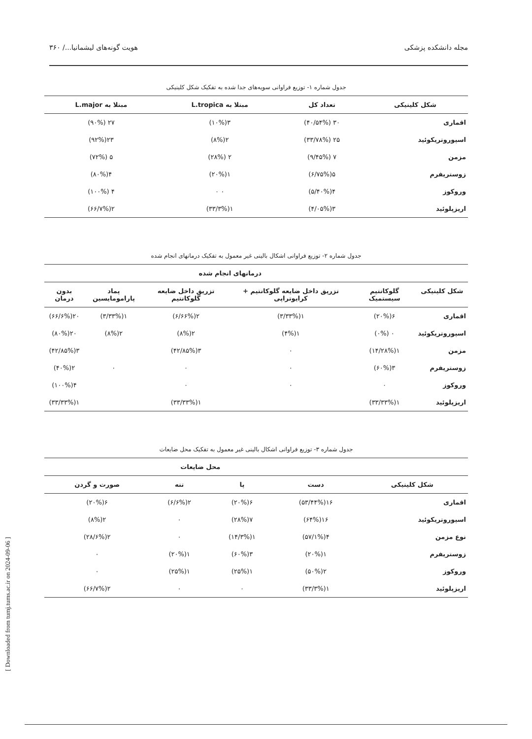مجله دانشکده پزشکی هویت گونه‌های لیشمانیا.../ ۳۶۰
جدول شماره ۱- توزیع فراوانی سویه‌های جدا شده به تفکیک شکل کلینیکی
| شکل کلینیکی | تعداد کل | مبتلا به L.tropica | مبتلا به L.major |
| --- | --- | --- | --- |
| اقماری | ۳۰ (۴۰/۵۴%) | ۳(۱۰%) | ۲۷ (۹۰%) |
| اسپوروتریکوئید | ۲۵ (۳۳/۷۸%) | ۲(۸%) | ۲۳(۹۲%) |
| مزمن | ۷ (۹/۴۵%) | ۲ (۲۸%) | ۵ (۷۲%) |
| زوستریفرم | ۵(۶/۷۵%) | ۱(۲۰%) | ۴(۸۰%) |
| وروکوز | ۴(۵/۴۰%) | ۰ ۰ | ۴ (۱۰۰%) |
| اریزپلوئید | ۳(۴/۰۵%) | ۱(۳۳/۳%) | ۲(۶۶/۷%) |
جدول شماره ۲- توزیع فراوانی اشکال بالینی غیر معمول به تفکیک درمانهای انجام شده
| | درمانهای انجام شده | | | | |
| --- | --- | --- | --- | --- | --- |
| شکل کلینیکی | گلوکانتیم سیستمیک | تزریق داخل ضایعه گلوکانتیم + کرایوتراپی | تزریق داخل ضایعه گلوکانتیم | پماد پارامومایسین | بدون درمان |
| اقماری | ۶(۲۰%) | ۱(۳/۳۳%) | ۲(۶/۶۶%) | ۱(۳/۳۳%) | ۲۰(۶۶/۶%) |
| اسپوروتریکوئید | ۰ (۰%) | ۱(۴%) | ۲(۸%) | ۲(۸%) | ۲۰(۸۰%) |
| مزمن | ۱(۱۴/۲۸%) | ۰ | ۳(۴۲/۸۵%) | | ۳(۴۲/۸۵%) |
| زوستریفرم | ۳(۶۰%) | ۰ | ۰ | ۰ | ۲(۴۰%) |
| وروکوز | ۰ | ۰ | ۰ | | ۴(۱۰۰%) |
| اریزپلوئید | ۱(۳۳/۳۳%) | | ۱(۳۳/۳۳%) | | ۱(۳۳/۳۳%) |
جدول شماره ۳- توزیع فراوانی اشکال بالینی غیر معمول به تفکیک محل ضایعات
| | محل ضایعات | | | |
| --- | --- | --- | --- | --- |
| شکل کلینیکی | دست | پا | تنه | صورت و گردن |
| اقماری | ۱۶(۵۳/۴۴%) | ۶(۲۰%) | ۲(۶/۶%) | ۶(۲۰%) |
| اسپوروتریکوئید | ۱۶(۶۴%) | ۷(۲۸%) | ۰ | ۲(۸%) |
| نوع مزمن | ۴(۵۷/۱%) | ۱(۱۴/۳%) | ۰ | ۲(۲۸/۶%) |
| زوستریفرم | ۱(۲۰%) | ۳(۶۰%) | ۱(۲۰%) | ۰ |
| وروکوز | ۲(۵۰%) | ۱(۲۵%) | ۱(۲۵%) | ۰ |
| اریزپلوئید | ۱(۳۳/۳%) | ۰ | ۰ | ۲(۶۶/۷%) |
[ Downloaded from tumj.tums.ac.ir on 2024-09-06 ]